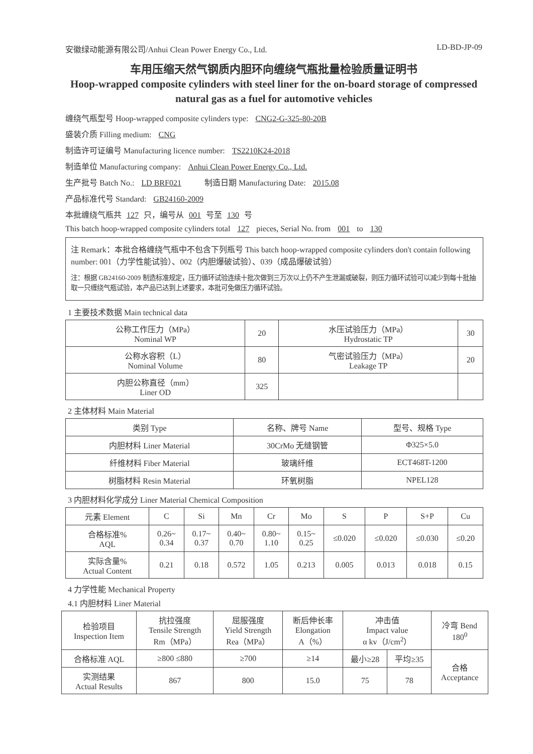安徽绿动能源有限公司/Anhui Clean Power Energy Co., Ltd. LD-BD-JP-09
车用压缩天然气钢质内胆环向缠绕气瓶批量检验质量证明书
Hoop-wrapped composite cylinders with steel liner for the on-board storage of compressed natural gas as a fuel for automotive vehicles
缠绕气瓶型号 Hoop-wrapped composite cylinders type: CNG2-G-325-80-20B
盛装介质 Filling medium: CNG
制造许可证编号 Manufacturing licence number: TS2210K24-2018
制造单位 Manufacturing company: Anhui Clean Power Energy Co., Ltd.
生产批号 Batch No.: LD BRF021 制造日期 Manufacturing Date: 2015.08
产品标准代号 Standard: GB24160-2009
本批缠绕气瓶共 127 只，编号从 001 号至 130 号
This batch hoop-wrapped composite cylinders total 127 pieces, Serial No. from 001 to 130
注 Remark：本批合格缠绕气瓶中不包含下列瓶号 This batch hoop-wrapped composite cylinders don't contain following number: 001（力学性能试验）、002（内胆爆破试验）、039（成品爆破试验）
注：根据 GB24160-2009 制造标准规定，压力循环试验连续十批次做到三万次以上仍不产生泄漏或破裂，则压力循环试验可以减少到每十批抽取一只缠绕气瓶试验，本产品已达到上述要求，本批可免做压力循环试验。
1 主要技术数据 Main technical data
| 公称工作压力（MPa） Nominal WP | 20 | 水压试验压力（MPa） Hydrostatic TP | 30 |
| 公称水容积（L） Nominal Volume | 80 | 气密试验压力（MPa） Leakage TP | 20 |
| 内胆公称直径（mm） Liner OD | 325 | | |
2 主体材料 Main Material
| 类别 Type | 名称、牌号 Name | 型号、规格 Type |
| --- | --- | --- |
| 内胆材料 Liner Material | 30CrMo 无缝钢管 | Φ325×5.0 |
| 纤维材料 Fiber Material | 玻璃纤维 | ECT468T-1200 |
| 树脂材料 Resin Material | 环氧树脂 | NPEL128 |
3 内胆材料化学成分 Liner Material Chemical Composition
| 元素 Element | C | Si | Mn | Cr | Mo | S | P | S+P | Cu |
| --- | --- | --- | --- | --- | --- | --- | --- | --- | --- |
| 合格标准% AQL | 0.26~ 0.34 | 0.17~ 0.37 | 0.40~ 0.70 | 0.80~ 1.10 | 0.15~ 0.25 | ≤0.020 | ≤0.020 | ≤0.030 | ≤0.20 |
| 实际含量% Actual Content | 0.21 | 0.18 | 0.572 | 1.05 | 0.213 | 0.005 | 0.013 | 0.018 | 0.15 |
4 力学性能 Mechanical Property
4.1 内胆材料 Liner Material
| 检验项目 Inspection Item | 抗拉强度 Tensile Strength Rm（MPa） | 屈服强度 Yield Strength Rea（MPa） | 断后伸长率 Elongation A（%） | 冲击值 Impact value α kv（J/cm<sup>2</sup>） | | 冷弯 Bend 180<sup>0</sup> |
| 合格标准 AQL | ≥800 ≤880 | ≥700 | ≥14 | 最小≥28 | 平均≥35 | 合格 Acceptance |
| 实测结果 Actual Results | 867 | 800 | 15.0 | 75 | 78 | |